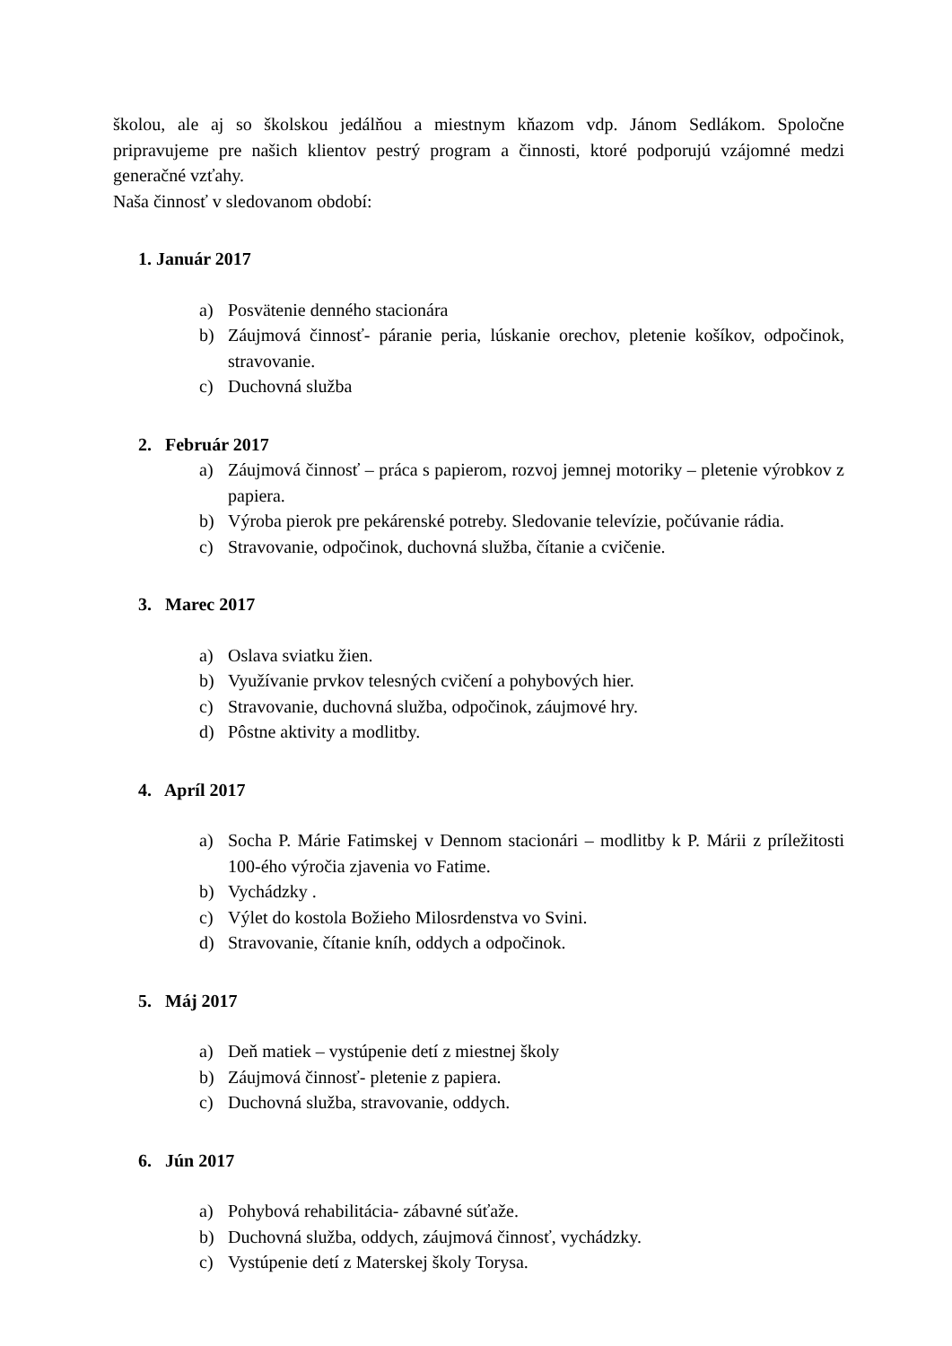školou, ale aj so školskou jedálňou a miestnym kňazom vdp. Jánom Sedlákom. Spoločne pripravujeme pre našich klientov pestrý program a činnosti, ktoré podporujú vzájomné medzi generačné vzťahy.
Naša činnosť v sledovanom období:
1. Január 2017
a) Posvätenie denného stacionára
b) Záujmová činnosť- páranie peria, lúskanie orechov, pletenie košíkov, odpočinok, stravovanie.
c) Duchovná služba
2. Február 2017
a) Záujmová činnosť – práca s papierom, rozvoj jemnej motoriky – pletenie výrobkov z papiera.
b) Výroba pierok pre pekárenské potreby. Sledovanie televízie, počúvanie rádia.
c) Stravovanie, odpočinok, duchovná služba, čítanie a cvičenie.
3. Marec 2017
a) Oslava sviatku žien.
b) Využívanie prvkov telesných cvičení a pohybových hier.
c) Stravovanie, duchovná služba, odpočinok, záujmové hry.
d) Pôstne aktivity a modlitby.
4. Apríl 2017
a) Socha P. Márie Fatimskej v Dennom stacionári – modlitby k P. Márii z príležitosti 100-ého výročia zjavenia vo Fatime.
b) Vychádzky .
c) Výlet do kostola Božieho Milosrdenstva vo Svini.
d) Stravovanie, čítanie kníh, oddych a odpočinok.
5. Máj 2017
a) Deň matiek – vystúpenie detí z miestnej školy
b) Záujmová činnosť- pletenie z papiera.
c) Duchovná služba, stravovanie, oddych.
6. Jún 2017
a) Pohybová rehabilitácia- zábavné súťaže.
b) Duchovná služba, oddych, záujmová činnosť, vychádzky.
c) Vystúpenie detí z Materskej školy Torysa.